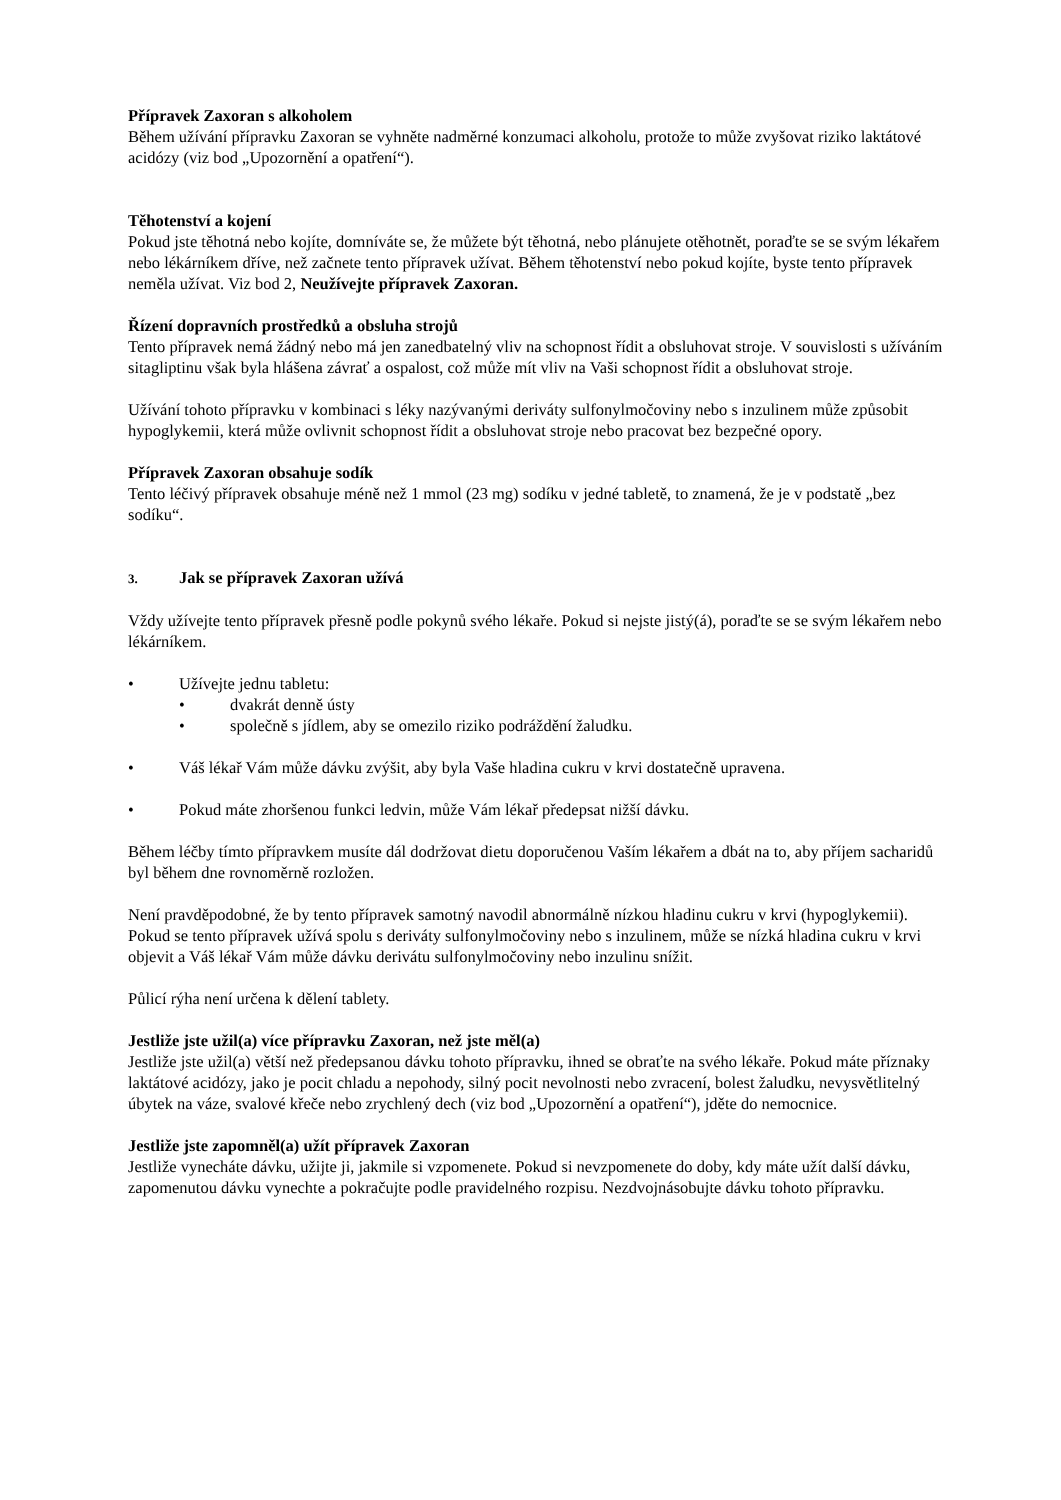Přípravek Zaxoran s alkoholem
Během užívání přípravku Zaxoran se vyhněte nadměrné konzumaci alkoholu, protože to může zvyšovat riziko laktátové acidózy (viz bod „Upozornění a opatření“).
Těhotenství a kojení
Pokud jste těhotná nebo kojíte, domníváte se, že můžete být těhotná, nebo plánujete otěhotnět, poraďte se se svým lékařem nebo lékárníkem dříve, než začnete tento přípravek užívat. Během těhotenství nebo pokud kojíte, byste tento přípravek neměla užívat. Viz bod 2, Neužívejte přípravek Zaxoran.
Řízení dopravních prostředků a obsluha strojů
Tento přípravek nemá žádný nebo má jen zanedbatelný vliv na schopnost řídit a obsluhovat stroje. V souvislosti s užíváním sitagliptinu však byla hlášena závrať a ospalost, což může mít vliv na Vaši schopnost řídit a obsluhovat stroje.
Užívání tohoto přípravku v kombinaci s léky nazývanými deriváty sulfonylmočoviny nebo s inzulinem může způsobit hypoglykemii, která může ovlivnit schopnost řídit a obsluhovat stroje nebo pracovat bez bezpečné opory.
Přípravek Zaxoran obsahuje sodík
Tento léčivý přípravek obsahuje méně než 1 mmol (23 mg) sodíku v jedné tabletě, to znamená, že je v podstatě „bez sodíku“.
3. Jak se přípravek Zaxoran užívá
Vždy užívejte tento přípravek přesně podle pokynů svého lékaře. Pokud si nejste jistý(á), poraďte se se svým lékařem nebo lékárníkem.
• Užívejte jednu tabletu:
• dvakrát denně ústy
• společně s jídlem, aby se omezilo riziko podráždění žaludku.
• Váš lékař Vám může dávku zvýšit, aby byla Vaše hladina cukru v krvi dostatečně upravena.
• Pokud máte zhoršenou funkci ledvin, může Vám lékař předepsat nižší dávku.
Během léčby tímto přípravkem musíte dál dodržovat dietu doporučenou Vaším lékařem a dbát na to, aby příjem sacharidů byl během dne rovnoměrně rozložen.
Není pravděpodobné, že by tento přípravek samotný navodil abnormálně nízkou hladinu cukru v krvi (hypoglykemii). Pokud se tento přípravek užívá spolu s deriváty sulfonylmočoviny nebo s inzulinem, může se nízká hladina cukru v krvi objevit a Váš lékař Vám může dávku derivátu sulfonylmočoviny nebo inzulinu snížit.
Půlicí rýha není určena k dělení tablety.
Jestliže jste užil(a) více přípravku Zaxoran, než jste měl(a)
Jestliže jste užil(a) větší než předepsanou dávku tohoto přípravku, ihned se obraťte na svého lékaře. Pokud máte příznaky laktátové acidózy, jako je pocit chladu a nepohody, silný pocit nevolnosti nebo zvracení, bolest žaludku, nevysvětlitelný úbytek na váze, svalové křeče nebo zrychlený dech (viz bod „Upozornění a opatření“), jděte do nemocnice.
Jestliže jste zapomněl(a) užít přípravek Zaxoran
Jestliže vynecháte dávku, užijte ji, jakmile si vzpomenete. Pokud si nevzpomenete do doby, kdy máte užít další dávku, zapomenutou dávku vynechte a pokračujte podle pravidelného rozpisu. Nezdvojnásobujte dávku tohoto přípravku.